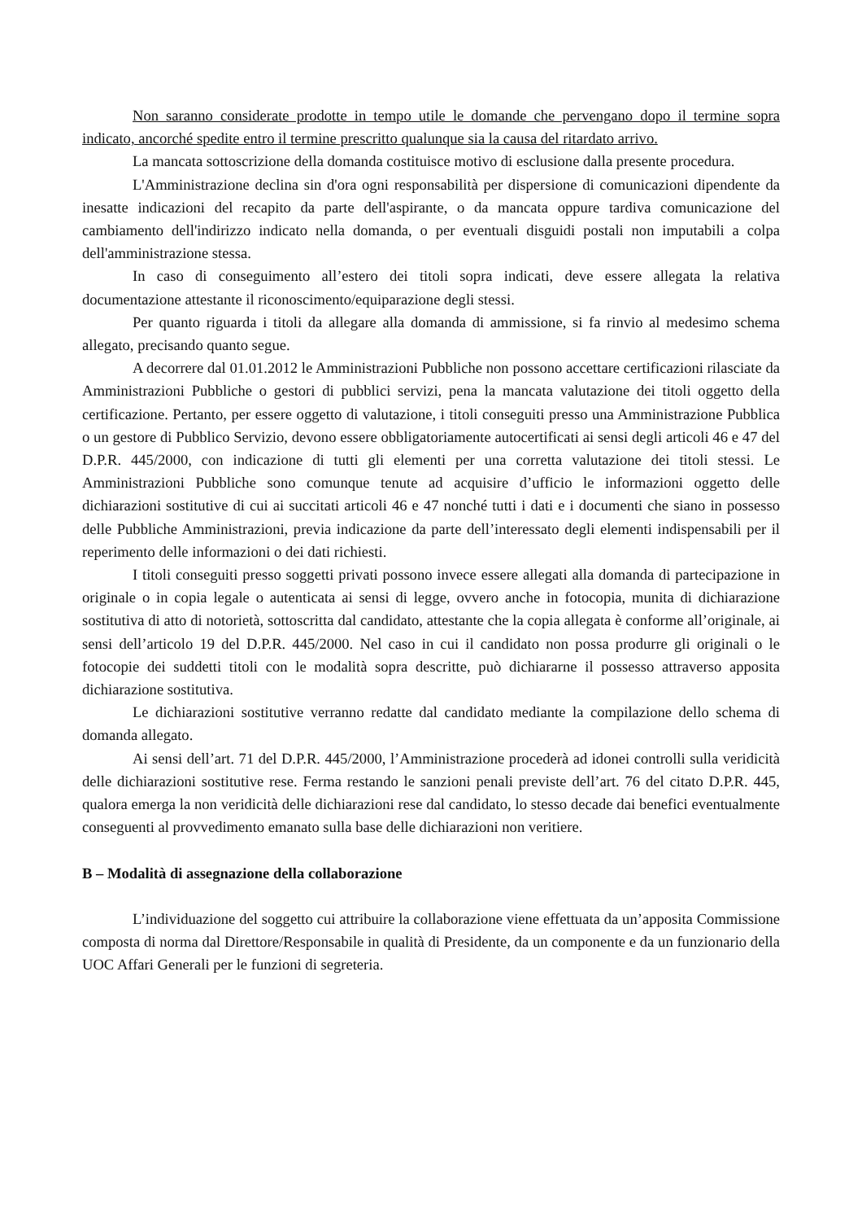Non saranno considerate prodotte in tempo utile le domande che pervengano dopo il termine sopra indicato, ancorché spedite entro il termine prescritto qualunque sia la causa del ritardato arrivo.
La mancata sottoscrizione della domanda costituisce motivo di esclusione dalla presente procedura.
L'Amministrazione declina sin d'ora ogni responsabilità per dispersione di comunicazioni dipendente da inesatte indicazioni del recapito da parte dell'aspirante, o da mancata oppure tardiva comunicazione del cambiamento dell'indirizzo indicato nella domanda, o per eventuali disguidi postali non imputabili a colpa dell'amministrazione stessa.
In caso di conseguimento all’estero dei titoli sopra indicati, deve essere allegata la relativa documentazione attestante il riconoscimento/equiparazione degli stessi.
Per quanto riguarda i titoli da allegare alla domanda di ammissione, si fa rinvio al medesimo schema allegato, precisando quanto segue.
A decorrere dal 01.01.2012 le Amministrazioni Pubbliche non possono accettare certificazioni rilasciate da Amministrazioni Pubbliche o gestori di pubblici servizi, pena la mancata valutazione dei titoli oggetto della certificazione. Pertanto, per essere oggetto di valutazione, i titoli conseguiti presso una Amministrazione Pubblica o un gestore di Pubblico Servizio, devono essere obbligatoriamente autocertificati ai sensi degli articoli 46 e 47 del D.P.R. 445/2000, con indicazione di tutti gli elementi per una corretta valutazione dei titoli stessi. Le Amministrazioni Pubbliche sono comunque tenute ad acquisire d’ufficio le informazioni oggetto delle dichiarazioni sostitutive di cui ai succitati articoli 46 e 47 nonché tutti i dati e i documenti che siano in possesso delle Pubbliche Amministrazioni, previa indicazione da parte dell’interessato degli elementi indispensabili per il reperimento delle informazioni o dei dati richiesti.
I titoli conseguiti presso soggetti privati possono invece essere allegati alla domanda di partecipazione in originale o in copia legale o autenticata ai sensi di legge, ovvero anche in fotocopia, munita di dichiarazione sostitutiva di atto di notorietà, sottoscritta dal candidato, attestante che la copia allegata è conforme all’originale, ai sensi dell’articolo 19 del D.P.R. 445/2000. Nel caso in cui il candidato non possa produrre gli originali o le fotocopie dei suddetti titoli con le modalità sopra descritte, può dichiararne il possesso attraverso apposita dichiarazione sostitutiva.
Le dichiarazioni sostitutive verranno redatte dal candidato mediante la compilazione dello schema di domanda allegato.
Ai sensi dell’art. 71 del D.P.R. 445/2000, l’Amministrazione procederà ad idonei controlli sulla veridicità delle dichiarazioni sostitutive rese. Ferma restando le sanzioni penali previste dell’art. 76 del citato D.P.R. 445, qualora emerga la non veridicità delle dichiarazioni rese dal candidato, lo stesso decade dai benefici eventualmente conseguenti al provvedimento emanato sulla base delle dichiarazioni non veritiere.
B – Modalità di assegnazione della collaborazione
L’individuazione del soggetto cui attribuire la collaborazione viene effettuata da un’apposita Commissione composta di norma dal Direttore/Responsabile in qualità di Presidente, da un componente e da un funzionario della UOC Affari Generali per le funzioni di segreteria.